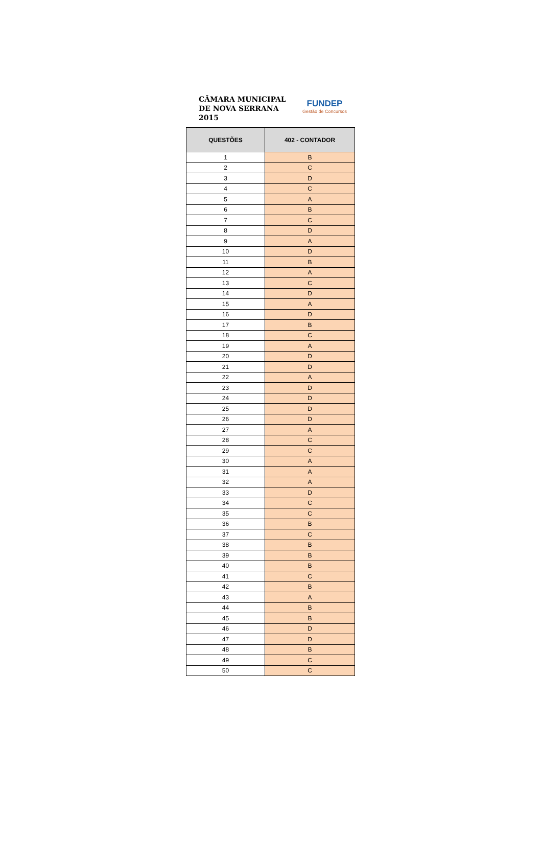CÂMARA MUNICIPAL
DE NOVA SERRANA
2015
FUNDEP
Gestão de Concursos
| QUESTÕES | 402 - CONTADOR |
| --- | --- |
| 1 | B |
| 2 | C |
| 3 | D |
| 4 | C |
| 5 | A |
| 6 | B |
| 7 | C |
| 8 | D |
| 9 | A |
| 10 | D |
| 11 | B |
| 12 | A |
| 13 | C |
| 14 | D |
| 15 | A |
| 16 | D |
| 17 | B |
| 18 | C |
| 19 | A |
| 20 | D |
| 21 | D |
| 22 | A |
| 23 | D |
| 24 | D |
| 25 | D |
| 26 | D |
| 27 | A |
| 28 | C |
| 29 | C |
| 30 | A |
| 31 | A |
| 32 | A |
| 33 | D |
| 34 | C |
| 35 | C |
| 36 | B |
| 37 | C |
| 38 | B |
| 39 | B |
| 40 | B |
| 41 | C |
| 42 | B |
| 43 | A |
| 44 | B |
| 45 | B |
| 46 | D |
| 47 | D |
| 48 | B |
| 49 | C |
| 50 | C |